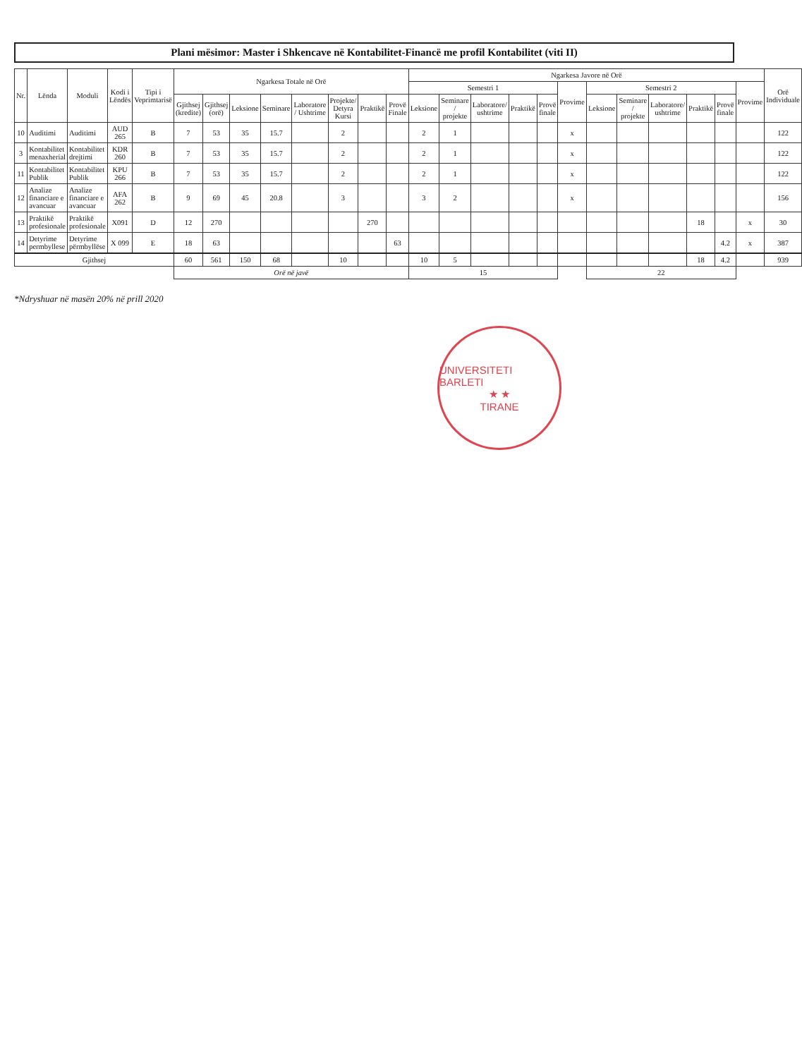Plani mësimor: Master i Shkencave në Kontabilitet-Financë me profil Kontabilitet (viti II)
| Nr. | Lënda | Moduli | Kodi i Lëndës | Tipi i Veprimtarisë | Ngarkesa Totale në Orë | | | | | | | | Ngarkesa Javore në Orë | | | | | | | | | | | | Orë Individuale |
| --- | --- | --- | --- | --- | --- | --- | --- | --- | --- | --- | --- | --- | --- | --- | --- | --- | --- | --- | --- | --- | --- | --- | --- | --- | --- |
| | | | | | | | | | | | | | Semestri 1 | | | | | Provime | Semestri 2 | | | | | Provime | |
| | | | | | Gjithsej (kredite) | Gjithsej (orë) | Leksione | Seminare | Laboratore / Ushtrime | Projekte/ Detyra Kursi | Praktikë | Provë Finale | Leksione | Seminare / projekte | Laboratore/ ushtrime | Praktikë | Provë finale | | Leksione | Seminare / projekte | Laboratore/ ushtrime | Praktikë | Provë finale | | |
| 10 | Auditimi | Auditimi | AUD 265 | B | 7 | 53 | 35 | 15.7 | | 2 | | | 2 | 1 | | | | x | | | | | | | 122 |
| 3 | Kontabilitet menaxherial | Kontabilitet drejtimi | KDR 260 | B | 7 | 53 | 35 | 15.7 | | 2 | | | 2 | 1 | | | | x | | | | | | | 122 |
| 11 | Kontabilitet Publik | Kontabilitet Publik | KPU 266 | B | 7 | 53 | 35 | 15.7 | | 2 | | | 2 | 1 | | | | x | | | | | | | 122 |
| 12 | Analize financiare e avancuar | Analize financiare e avancuar | AFA 262 | B | 9 | 69 | 45 | 20.8 | | 3 | | | 3 | 2 | | | | x | | | | | | | 156 |
| 13 | Praktikë profesionale | Praktikë profesionale | X091 | D | 12 | 270 | | | | | 270 | | | | | | | | | | | 18 | | x | 30 |
| 14 | Detyrime permbyllese | Detyrime përmbyllëse | X 099 | E | 18 | 63 | | | | | | 63 | | | | | | | | | | | 4.2 | x | 387 |
| Gjithsej | | | | | 60 | 561 | 150 | 68 | | 10 | | | 10 | 5 | | | | | | | | 18 | 4.2 | | 939 |
| | | | | | Orë në javë | | | | | | | | 15 | | | | | | 22 | | | | | | |
*Ndryshuar në masën 20% në prill 2020
UNIVERSITETI BARLETI
★ ★
TIRANE